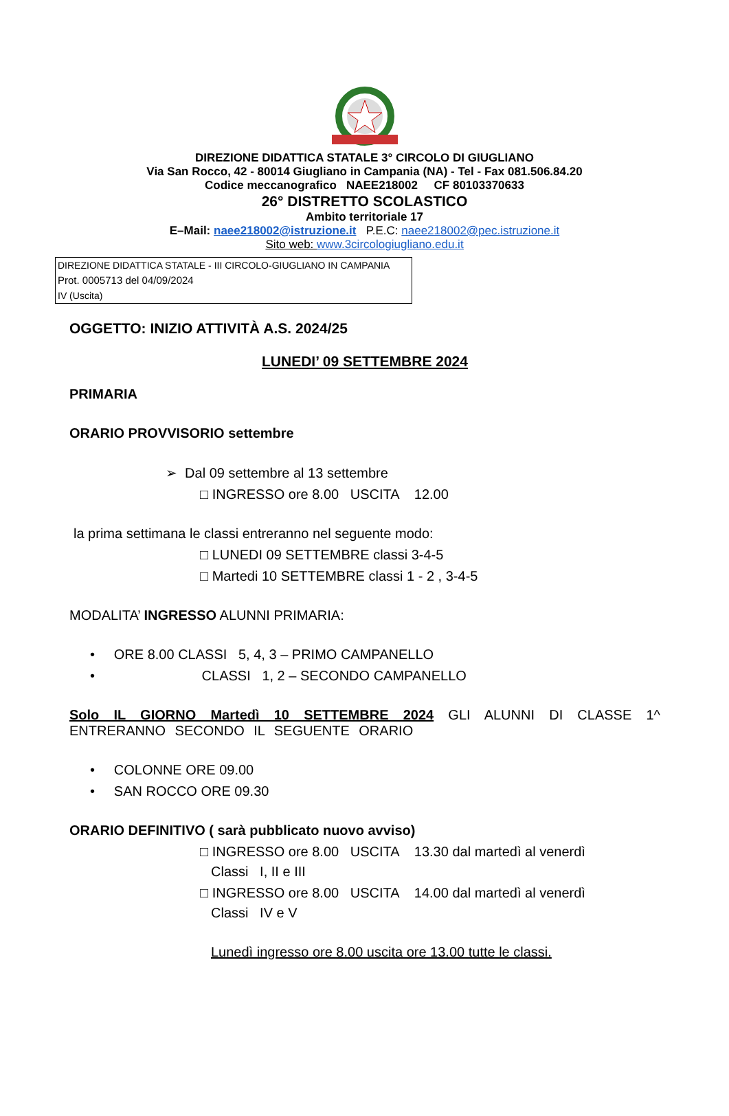DIREZIONE DIDATTICA STATALE 3° CIRCOLO DI GIUGLIANO
Via San Rocco, 42 - 80014 Giugliano in Campania (NA) - Tel - Fax 081.506.84.20
Codice meccanografico NAEE218002 CF 80103370633
26° DISTRETTO SCOLASTICO
Ambito territoriale 17
E–Mail: naee218002@istruzione.it P.E.C: naee218002@pec.istruzione.it
Sito web: www.3circologiugliano.edu.it
DIREZIONE DIDATTICA STATALE - III CIRCOLO-GIUGLIANO IN CAMPANIA
Prot. 0005713 del 04/09/2024
IV (Uscita)
OGGETTO: INIZIO ATTIVITÀ A.S. 2024/25
LUNEDI’ 09 SETTEMBRE 2024
PRIMARIA
ORARIO PROVVISORIO settembre
➢ Dal 09 settembre al 13 settembre
□ INGRESSO ore 8.00 USCITA 12.00
la prima settimana le classi entreranno nel seguente modo:
□ LUNEDI 09 SETTEMBRE classi 3-4-5
□ Martedi 10 SETTEMBRE classi 1 - 2 , 3-4-5
MODALITA’ INGRESSO ALUNNI PRIMARIA:
• ORE 8.00 CLASSI 5, 4, 3 – PRIMO CAMPANELLO
• CLASSI 1, 2 – SECONDO CAMPANELLO
Solo IL GIORNO Martedì 10 SETTEMBRE 2024 GLI ALUNNI DI CLASSE 1^ ENTRERANNO SECONDO IL SEGUENTE ORARIO
• COLONNE ORE 09.00
• SAN ROCCO ORE 09.30
ORARIO DEFINITIVO ( sarà pubblicato nuovo avviso)
□ INGRESSO ore 8.00 USCITA 13.30 dal martedì al venerdì
Classi I, II e III
□ INGRESSO ore 8.00 USCITA 14.00 dal martedì al venerdì
Classi IV e V
Lunedì ingresso ore 8.00 uscita ore 13.00 tutte le classi.